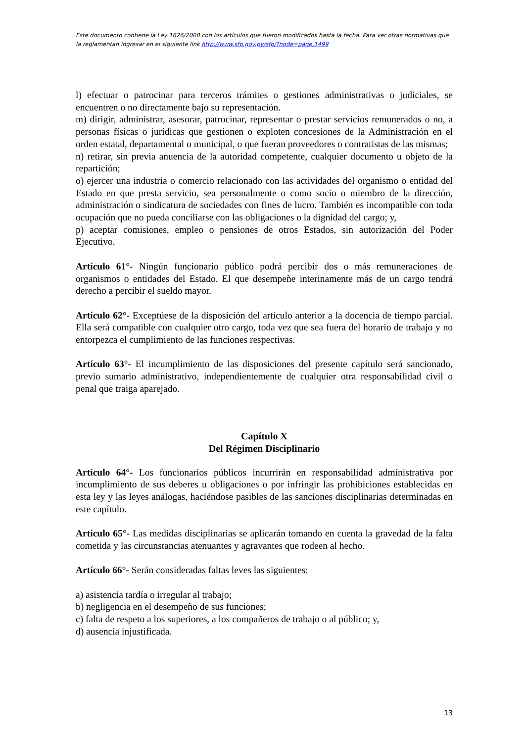Este documento contiene la Ley 1626/2000 con los artículos que fueron modificados hasta la fecha. Para ver otras normativas que la reglamentan ingresar en el siguiente link http://www.sfp.gov.py/sfp/?node=page,1499
l) efectuar o patrocinar para terceros trámites o gestiones administrativas o judiciales, se encuentren o no directamente bajo su representación.
m) dirigir, administrar, asesorar, patrocinar, representar o prestar servicios remunerados o no, a personas físicas o jurídicas que gestionen o exploten concesiones de la Administración en el orden estatal, departamental o municipal, o que fueran proveedores o contratistas de las mismas;
n) retirar, sin previa anuencia de la autoridad competente, cualquier documento u objeto de la repartición;
o) ejercer una industria o comercio relacionado con las actividades del organismo o entidad del Estado en que presta servicio, sea personalmente o como socio o miembro de la dirección, administración o sindicatura de sociedades con fines de lucro. También es incompatible con toda ocupación que no pueda conciliarse con las obligaciones o la dignidad del cargo; y,
p) aceptar comisiones, empleo o pensiones de otros Estados, sin autorización del Poder Ejecutivo.
Artículo 61°- Ningún funcionario público podrá percibir dos o más remuneraciones de organismos o entidades del Estado. El que desempeñe interinamente más de un cargo tendrá derecho a percibir el sueldo mayor.
Artículo 62°- Exceptúese de la disposición del artículo anterior a la docencia de tiempo parcial. Ella será compatible con cualquier otro cargo, toda vez que sea fuera del horario de trabajo y no entorpezca el cumplimiento de las funciones respectivas.
Artículo 63°- El incumplimiento de las disposiciones del presente capítulo será sancionado, previo sumario administrativo, independientemente de cualquier otra responsabilidad civil o penal que traiga aparejado.
Capítulo X
Del Régimen Disciplinario
Artículo 64°- Los funcionarios públicos incurrirán en responsabilidad administrativa por incumplimiento de sus deberes u obligaciones o por infringir las prohibiciones establecidas en esta ley y las leyes análogas, haciéndose pasibles de las sanciones disciplinarias determinadas en este capítulo.
Artículo 65°- Las medidas disciplinarias se aplicarán tomando en cuenta la gravedad de la falta cometida y las circunstancias atenuantes y agravantes que rodeen al hecho.
Artículo 66°- Serán consideradas faltas leves las siguientes:
a) asistencia tardía o irregular al trabajo;
b) negligencia en el desempeño de sus funciones;
c) falta de respeto a los superiores, a los compañeros de trabajo o al público; y,
d) ausencia injustificada.
13